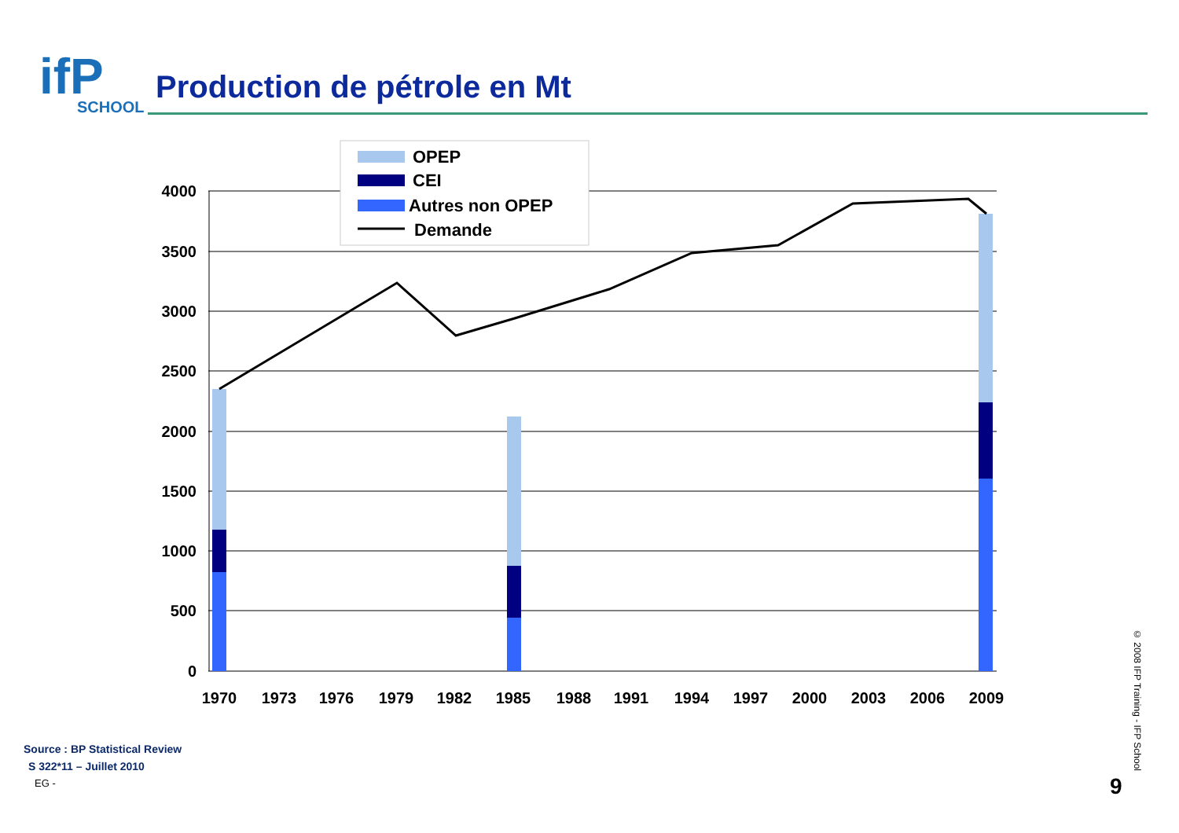ifP SCHOOL
Production de pétrole en Mt
4000
3500
3000
2500
2000
1500
1000
500
0
1970
1973
1976
1979
1982
1985
1988
1991
1994
1997
2000
2003
2006
2009
OPEP
CEI
Autres non OPEP
Demande
Source : BP Statistical Review
S 322*11 – Juillet 2010
EG -
© 2008 IFP Training - IFP School
9